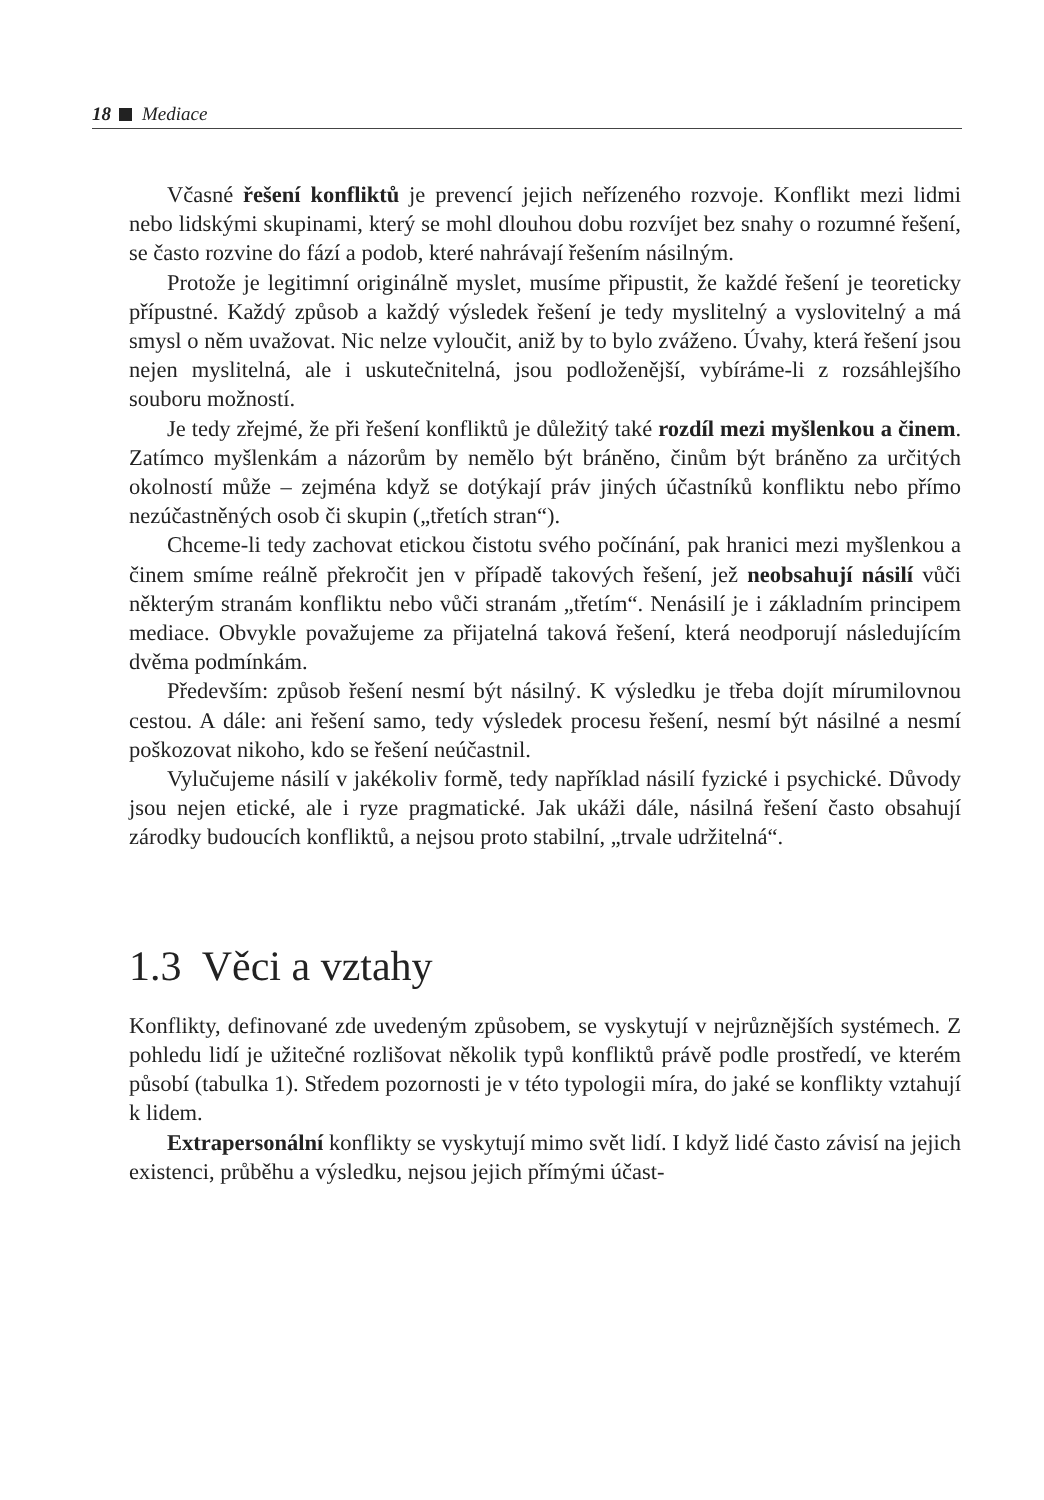18 Mediace
Včasné řešení konfliktů je prevencí jejich neřízeného rozvoje. Konflikt mezi lidmi nebo lidskými skupinami, který se mohl dlouhou dobu rozvíjet bez snahy o rozumné řešení, se často rozvine do fází a podob, které nahrávají řešením násilným.
Protože je legitimní originálně myslet, musíme připustit, že každé řešení je teoreticky přípustné. Každý způsob a každý výsledek řešení je tedy myslitelný a vyslovitelný a má smysl o něm uvažovat. Nic nelze vyloučit, aniž by to bylo zváženo. Úvahy, která řešení jsou nejen myslitelná, ale i uskutečnitelná, jsou podloženější, vybíráme-li z rozsáhlejšího souboru možností.
Je tedy zřejmé, že při řešení konfliktů je důležitý také rozdíl mezi myšlenkou a činem. Zatímco myšlenkám a názorům by nemělo být bráněno, činům být bráněno za určitých okolností může – zejména když se dotýkají práv jiných účastníků konfliktu nebo přímo nezúčastněných osob či skupin („třetích stran“).
Chceme-li tedy zachovat etickou čistotu svého počínání, pak hranici mezi myšlenkou a činem smíme reálně překročit jen v případě takových řešení, jež neobsahují násilí vůči některým stranám konfliktu nebo vůči stranám „třetím“. Nenásilí je i základním principem mediace. Obvykle považujeme za přijatelná taková řešení, která neodporují následujícím dvěma podmínkám.
Především: způsob řešení nesmí být násilný. K výsledku je třeba dojít mírumilovnou cestou. A dále: ani řešení samo, tedy výsledek procesu řešení, nesmí být násilné a nesmí poškozovat nikoho, kdo se řešení neúčastnil.
Vylučujeme násilí v jakékoliv formě, tedy například násilí fyzické i psychické. Důvody jsou nejen etické, ale i ryze pragmatické. Jak ukáži dále, násilná řešení často obsahují zárodky budoucích konfliktů, a nejsou proto stabilní, „trvale udržitelná“.
1.3 Věci a vztahy
Konflikty, definované zde uvedeným způsobem, se vyskytují v nejrůznějších systémech. Z pohledu lidí je užitečné rozlišovat několik typů konfliktů právě podle prostředí, ve kterém působí (tabulka 1). Středem pozornosti je v této typologii míra, do jaké se konflikty vztahují k lidem.
Extrapersonální konflikty se vyskytují mimo svět lidí. I když lidé často závisí na jejich existenci, průběhu a výsledku, nejsou jejich přímými účast-